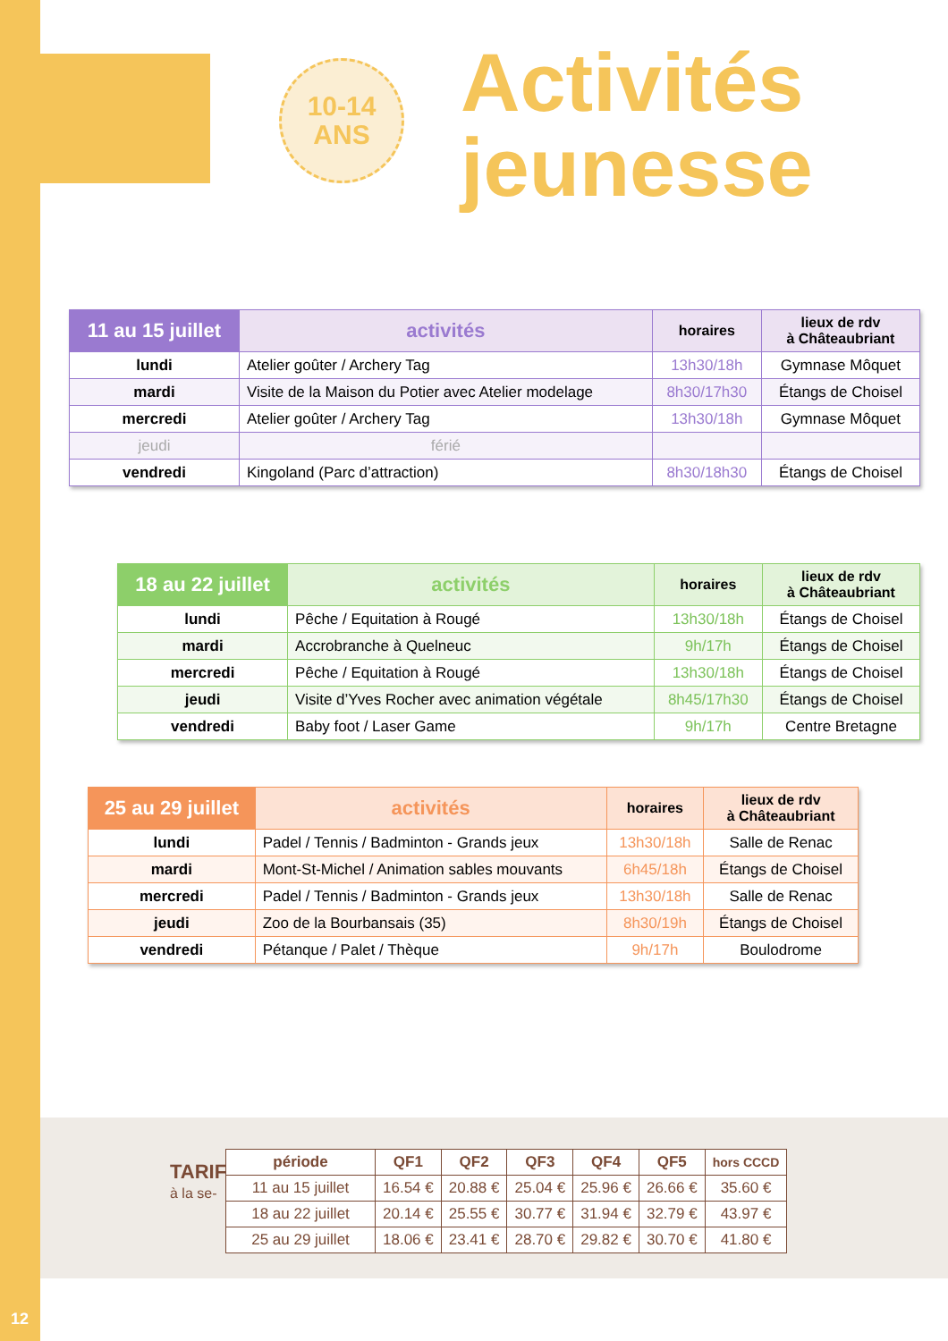10-14
ANS
Activités
jeunesse
| 11 au 15 juillet | activités | horaires | lieux de rdv à Châteaubriant |
| --- | --- | --- | --- |
| lundi | Atelier goûter / Archery Tag | 13h30/18h | Gymnase Môquet |
| mardi | Visite de la Maison du Potier avec Atelier modelage | 8h30/17h30 | Étangs de Choisel |
| mercredi | Atelier goûter / Archery Tag | 13h30/18h | Gymnase Môquet |
| jeudi | férié | | |
| vendredi | Kingoland (Parc d’attraction) | 8h30/18h30 | Étangs de Choisel |
| 18 au 22 juillet | activités | horaires | lieux de rdv à Châteaubriant |
| --- | --- | --- | --- |
| lundi | Pêche / Equitation à Rougé | 13h30/18h | Étangs de Choisel |
| mardi | Accrobranche à Quelneuc | 9h/17h | Étangs de Choisel |
| mercredi | Pêche / Equitation à Rougé | 13h30/18h | Étangs de Choisel |
| jeudi | Visite d’Yves Rocher avec animation végétale | 8h45/17h30 | Étangs de Choisel |
| vendredi | Baby foot / Laser Game | 9h/17h | Centre Bretagne |
| 25 au 29 juillet | activités | horaires | lieux de rdv à Châteaubriant |
| --- | --- | --- | --- |
| lundi | Padel / Tennis / Badminton - Grands jeux | 13h30/18h | Salle de Renac |
| mardi | Mont-St-Michel / Animation sables mouvants | 6h45/18h | Étangs de Choisel |
| mercredi | Padel / Tennis / Badminton - Grands jeux | 13h30/18h | Salle de Renac |
| jeudi | Zoo de la Bourbansais (35) | 8h30/19h | Étangs de Choisel |
| vendredi | Pétanque / Palet / Thèque | 9h/17h | Boulodrome |
TARIFS
à la se-
| période | QF1 | QF2 | QF3 | QF4 | QF5 | hors CCCD |
| --- | --- | --- | --- | --- | --- | --- |
| 11 au 15 juillet | 16.54 € | 20.88 € | 25.04 € | 25.96 € | 26.66 € | 35.60 € |
| 18 au 22 juillet | 20.14 € | 25.55 € | 30.77 € | 31.94 € | 32.79 € | 43.97 € |
| 25 au 29 juillet | 18.06 € | 23.41 € | 28.70 € | 29.82 € | 30.70 € | 41.80 € |
12